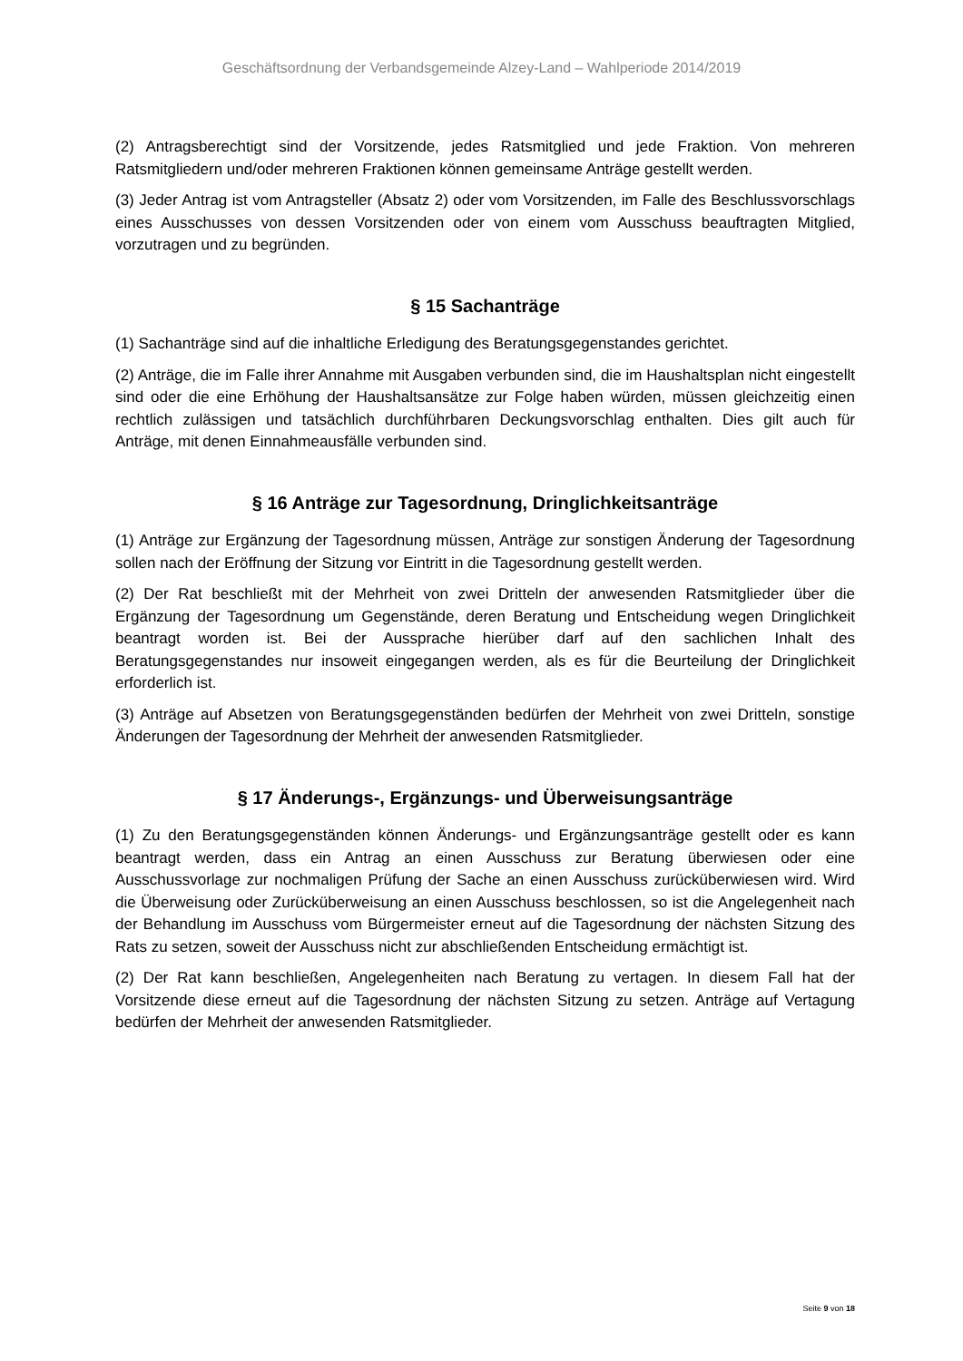Geschäftsordnung der Verbandsgemeinde Alzey-Land – Wahlperiode 2014/2019
(2) Antragsberechtigt sind der Vorsitzende, jedes Ratsmitglied und jede Fraktion. Von mehreren Ratsmitgliedern und/oder mehreren Fraktionen können gemeinsame Anträge gestellt werden.
(3) Jeder Antrag ist vom Antragsteller (Absatz 2) oder vom Vorsitzenden, im Falle des Beschlussvorschlags eines Ausschusses von dessen Vorsitzenden oder von einem vom Ausschuss beauftragten Mitglied, vorzutragen und zu begründen.
§ 15 Sachanträge
(1) Sachanträge sind auf die inhaltliche Erledigung des Beratungsgegenstandes gerichtet.
(2) Anträge, die im Falle ihrer Annahme mit Ausgaben verbunden sind, die im Haushaltsplan nicht eingestellt sind oder die eine Erhöhung der Haushaltsansätze zur Folge haben würden, müssen gleichzeitig einen rechtlich zulässigen und tatsächlich durchführbaren Deckungsvorschlag enthalten. Dies gilt auch für Anträge, mit denen Einnahmeausfälle verbunden sind.
§ 16 Anträge zur Tagesordnung, Dringlichkeitsanträge
(1) Anträge zur Ergänzung der Tagesordnung müssen, Anträge zur sonstigen Änderung der Tagesordnung sollen nach der Eröffnung der Sitzung vor Eintritt in die Tagesordnung gestellt werden.
(2) Der Rat beschließt mit der Mehrheit von zwei Dritteln der anwesenden Ratsmitglieder über die Ergänzung der Tagesordnung um Gegenstände, deren Beratung und Entscheidung wegen Dringlichkeit beantragt worden ist. Bei der Aussprache hierüber darf auf den sachlichen Inhalt des Beratungsgegenstandes nur insoweit eingegangen werden, als es für die Beurteilung der Dringlichkeit erforderlich ist.
(3) Anträge auf Absetzen von Beratungsgegenständen bedürfen der Mehrheit von zwei Dritteln, sonstige Änderungen der Tagesordnung der Mehrheit der anwesenden Ratsmitglieder.
§ 17 Änderungs-, Ergänzungs- und Überweisungsanträge
(1) Zu den Beratungsgegenständen können Änderungs- und Ergänzungsanträge gestellt oder es kann beantragt werden, dass ein Antrag an einen Ausschuss zur Beratung überwiesen oder eine Ausschussvorlage zur nochmaligen Prüfung der Sache an einen Ausschuss zurücküberwiesen wird. Wird die Überweisung oder Zurücküberweisung an einen Ausschuss beschlossen, so ist die Angelegenheit nach der Behandlung im Ausschuss vom Bürgermeister erneut auf die Tagesordnung der nächsten Sitzung des Rats zu setzen, soweit der Ausschuss nicht zur abschließenden Entscheidung ermächtigt ist.
(2) Der Rat kann beschließen, Angelegenheiten nach Beratung zu vertagen. In diesem Fall hat der Vorsitzende diese erneut auf die Tagesordnung der nächsten Sitzung zu setzen. Anträge auf Vertagung bedürfen der Mehrheit der anwesenden Ratsmitglieder.
Seite 9 von 18